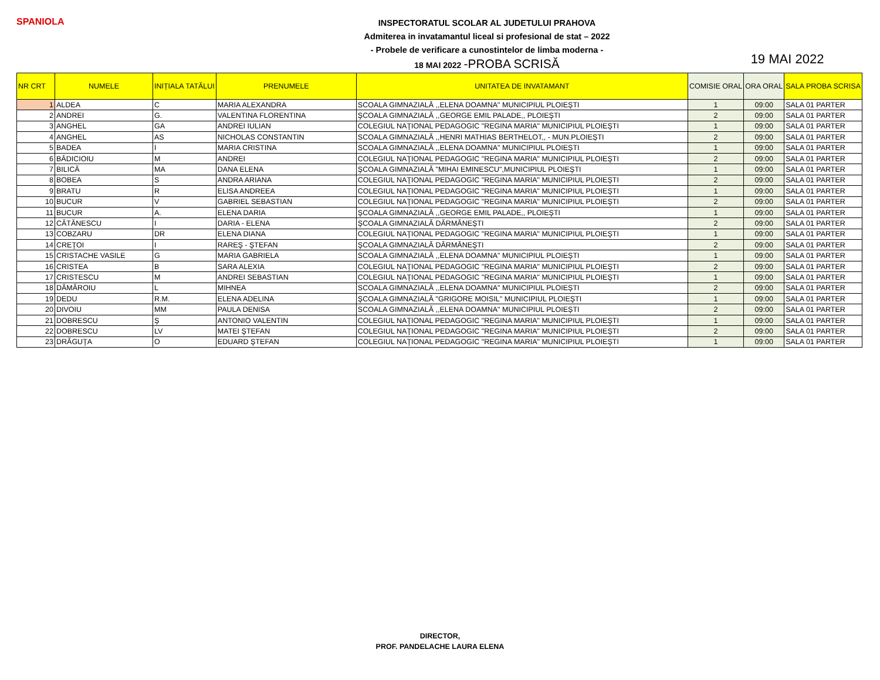SPANIOLA
INSPECTORATUL SCOLAR AL JUDETULUI PRAHOVA
Admiterea in invatamantul liceal si profesional de stat – 2022
- Probele de verificare a cunostintelor de limba moderna -
18 MAI 2022 -PROBA SCRISĂ
19 MAI 2022
| NR CRT | NUMELE | INIȚIALA TATĂLUI | PRENUMELE | UNITATEA DE INVATAMANT | COMISIE ORAL | ORA ORAL | SALA PROBA SCRISA |
| --- | --- | --- | --- | --- | --- | --- | --- |
| 1 | ALDEA | C | MARIA ALEXANDRA | SCOALA GIMNAZIALĂ ,,ELENA DOAMNA" MUNICIPIUL PLOIEȘTI | 1 | 09:00 | SALA 01 PARTER |
| 2 | ANDREI | G. | VALENTINA FLORENTINA | ŞCOALA GIMNAZIALĂ ,,GEORGE EMIL PALADE,, PLOIEŞTI | 2 | 09:00 | SALA 01 PARTER |
| 3 | ANGHEL | GA | ANDREI IULIAN | COLEGIUL NAŢIONAL PEDAGOGIC "REGINA MARIA" MUNICIPIUL PLOIEŞTI | 1 | 09:00 | SALA 01 PARTER |
| 4 | ANGHEL | AS | NICHOLAS CONSTANTIN | SCOALA GIMNAZIALĂ ,,HENRI MATHIAS BERTHELOT,, - MUN.PLOIEȘTI | 2 | 09:00 | SALA 01 PARTER |
| 5 | BADEA | I | MARIA CRISTINA | SCOALA GIMNAZIALĂ ,,ELENA DOAMNA" MUNICIPIUL PLOIEȘTI | 1 | 09:00 | SALA 01 PARTER |
| 6 | BĂDICIOIU | M | ANDREI | COLEGIUL NAŢIONAL PEDAGOGIC "REGINA MARIA" MUNICIPIUL PLOIEŞTI | 2 | 09:00 | SALA 01 PARTER |
| 7 | BILICĂ | MA | DANA ELENA | ŞCOALA GIMNAZIALĂ "MIHAI EMINESCU",MUNICIPIUL PLOIEŞTI | 1 | 09:00 | SALA 01 PARTER |
| 8 | BOBEA | S | ANDRA ARIANA | COLEGIUL NAŢIONAL PEDAGOGIC "REGINA MARIA" MUNICIPIUL PLOIEŞTI | 2 | 09:00 | SALA 01 PARTER |
| 9 | BRATU | R | ELISA ANDREEA | COLEGIUL NAŢIONAL PEDAGOGIC "REGINA MARIA" MUNICIPIUL PLOIEŞTI | 1 | 09:00 | SALA 01 PARTER |
| 10 | BUCUR | V | GABRIEL SEBASTIAN | COLEGIUL NAŢIONAL PEDAGOGIC "REGINA MARIA" MUNICIPIUL PLOIEŞTI | 2 | 09:00 | SALA 01 PARTER |
| 11 | BUCUR | A. | ELENA DARIA | ŞCOALA GIMNAZIALĂ ,,GEORGE EMIL PALADE,, PLOIEŞTI | 1 | 09:00 | SALA 01 PARTER |
| 12 | CĂTĂNESCU | I | DARIA - ELENA | ŞCOALA GIMNAZIALĂ DĂRMĂNEŞTI | 2 | 09:00 | SALA 01 PARTER |
| 13 | COBZARU | DR | ELENA DIANA | COLEGIUL NAŢIONAL PEDAGOGIC "REGINA MARIA" MUNICIPIUL PLOIEŞTI | 1 | 09:00 | SALA 01 PARTER |
| 14 | CREŢOI | I | RAREŞ - ŞTEFAN | ŞCOALA GIMNAZIALĂ DĂRMĂNEŞTI | 2 | 09:00 | SALA 01 PARTER |
| 15 | CRISTACHE VASILE | G | MARIA GABRIELA | SCOALA GIMNAZIALĂ ,,ELENA DOAMNA" MUNICIPIUL PLOIEȘTI | 1 | 09:00 | SALA 01 PARTER |
| 16 | CRISTEA | B | SARA ALEXIA | COLEGIUL NAŢIONAL PEDAGOGIC "REGINA MARIA" MUNICIPIUL PLOIEŞTI | 2 | 09:00 | SALA 01 PARTER |
| 17 | CRISTESCU | M | ANDREI SEBASTIAN | COLEGIUL NAŢIONAL PEDAGOGIC "REGINA MARIA" MUNICIPIUL PLOIEŞTI | 1 | 09:00 | SALA 01 PARTER |
| 18 | DĂMĂROIU | L | MIHNEA | SCOALA GIMNAZIALĂ ,,ELENA DOAMNA" MUNICIPIUL PLOIEȘTI | 2 | 09:00 | SALA 01 PARTER |
| 19 | DEDU | R.M. | ELENA ADELINA | ŞCOALA GIMNAZIALĂ "GRIGORE MOISIL" MUNICIPIUL PLOIEŞTI | 1 | 09:00 | SALA 01 PARTER |
| 20 | DIVOIU | MM | PAULA DENISA | SCOALA GIMNAZIALĂ ,,ELENA DOAMNA" MUNICIPIUL PLOIEȘTI | 2 | 09:00 | SALA 01 PARTER |
| 21 | DOBRESCU | Ş | ANTONIO VALENTIN | COLEGIUL NAŢIONAL PEDAGOGIC "REGINA MARIA" MUNICIPIUL PLOIEŞTI | 1 | 09:00 | SALA 01 PARTER |
| 22 | DOBRESCU | LV | MATEI ŞTEFAN | COLEGIUL NAŢIONAL PEDAGOGIC "REGINA MARIA" MUNICIPIUL PLOIEŞTI | 2 | 09:00 | SALA 01 PARTER |
| 23 | DRĂGUŢA | O | EDUARD ŞTEFAN | COLEGIUL NAŢIONAL PEDAGOGIC "REGINA MARIA" MUNICIPIUL PLOIEŞTI | 1 | 09:00 | SALA 01 PARTER |
DIRECTOR,
PROF. PANDELACHE LAURA ELENA